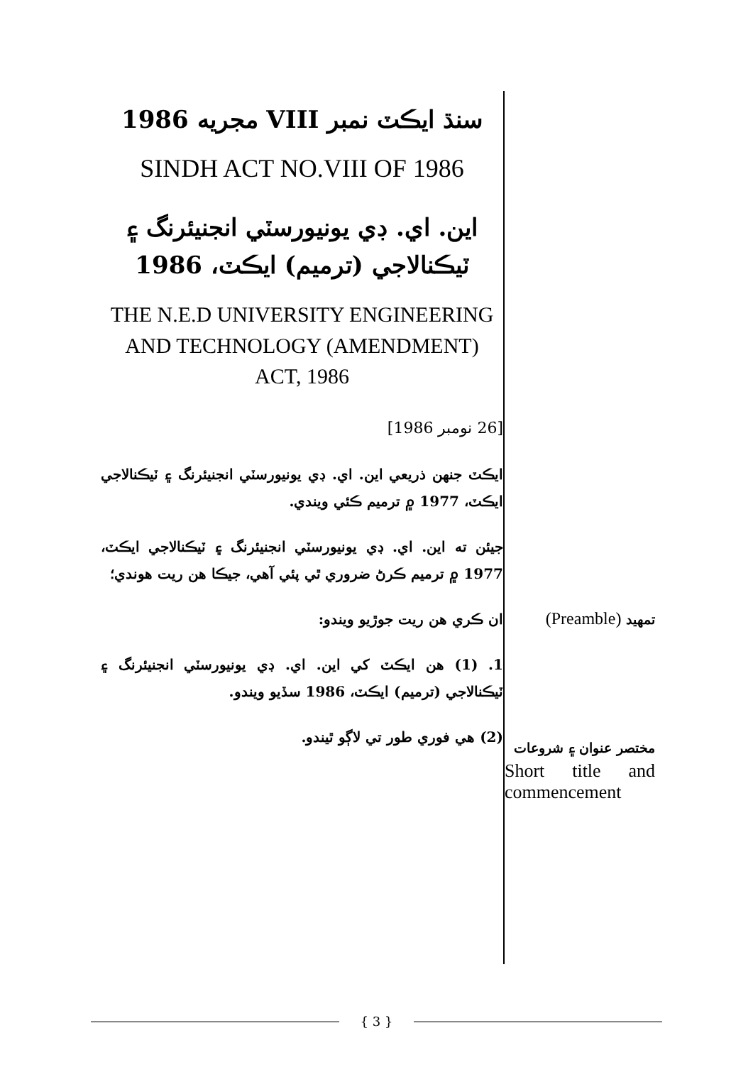سنڌ ايڪٽ نمبر VIII مجريه 1986
SINDH ACT NO.VIII OF 1986
اين. اي. ڊي يونيورسٽي انجنيئرنگ ۽ ٽيڪنالاجي (ترميم) ايڪٽ، 1986
THE N.E.D UNIVERSITY ENGINEERING AND TECHNOLOGY (AMENDMENT) ACT, 1986
[26 نومبر 1986]
ايڪٽ جنهن ذريعي اين. اي. ڊي يونيورسٽي انجنيئرنگ ۽ ٽيڪنالاجي ايڪٽ، 1977 ۾ ترميم ڪئي ويندي.
جيئن ته اين. اي. ڊي يونيورسٽي انجنيئرنگ ۽ ٽيڪنالاجي ايڪٽ، 1977 ۾ ترميم ڪرڻ ضروري ٿي پئي آهي، جيڪا هن ريت هوندي؛
ان ڪري هن ريت جوڙيو ويندو:
1. (1) هن ايڪٽ کي اين. اي. ڊي يونيورسٽي انجنيئرنگ ۽ ٽيڪنالاجي (ترميم) ايڪٽ، 1986 سڏيو ويندو.
(2) هي فوري طور تي لاڳو ٿيندو.
تمهيد (Preamble)
مختصر عنوان ۽ شروعات
Short title and commencement
{ 3 }